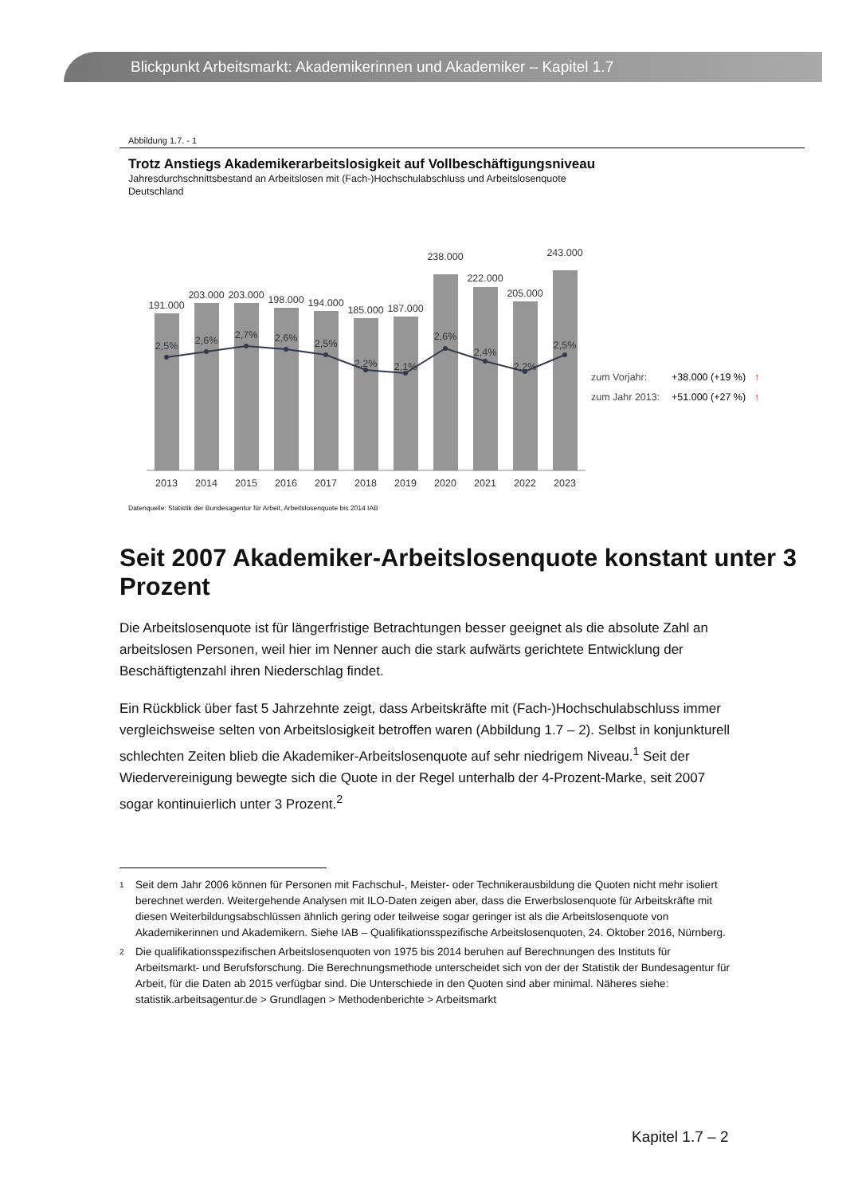Blickpunkt Arbeitsmarkt: Akademikerinnen und Akademiker – Kapitel 1.7
Abbildung 1.7. - 1
Trotz Anstiegs Akademikerarbeitslosigkeit auf Vollbeschäftigungsniveau
Jahresdurchschnittsbestand an Arbeitslosen mit (Fach-)Hochschulabschluss und Arbeitslosenquote
Deutschland
191.000
203.000
203.000
198.000
194.000
185.000
187.000
238.000
222.000
205.000
243.000
2,5%
2,6%
2,7%
2,6%
2,5%
2,2%
2,1%
2,6%
2,4%
2,2%
2,5%
2013
2014
2015
2016
2017
2018
2019
2020
2021
2022
2023
zum Vorjahr:
+38.000 (+19 %)
↑
zum Jahr 2013:
+51.000 (+27 %)
↑
Datenquelle: Statistik der Bundesagentur für Arbeit, Arbeitslosenquote bis 2014 IAB
Seit 2007 Akademiker-Arbeitslosenquote konstant unter 3 Prozent
Die Arbeitslosenquote ist für längerfristige Betrachtungen besser geeignet als die absolute Zahl an arbeitslosen Personen, weil hier im Nenner auch die stark aufwärts gerichtete Entwicklung der Beschäftigtenzahl ihren Niederschlag findet.
Ein Rückblick über fast 5 Jahrzehnte zeigt, dass Arbeitskräfte mit (Fach-)Hochschulabschluss immer vergleichsweise selten von Arbeitslosigkeit betroffen waren (Abbildung 1.7 – 2). Selbst in konjunkturell schlechten Zeiten blieb die Akademiker-Arbeitslosenquote auf sehr niedrigem Niveau.<sup>1</sup> Seit der Wiedervereinigung bewegte sich die Quote in der Regel unterhalb der 4-Prozent-Marke, seit 2007 sogar kontinuierlich unter 3 Prozent.<sup>2</sup>
<sup>1</sup> Seit dem Jahr 2006 können für Personen mit Fachschul-, Meister- oder Technikerausbildung die Quoten nicht mehr isoliert berechnet werden. Weitergehende Analysen mit ILO-Daten zeigen aber, dass die Erwerbslosenquote für Arbeitskräfte mit diesen Weiterbildungsabschlüssen ähnlich gering oder teilweise sogar geringer ist als die Arbeitslosenquote von Akademikerinnen und Akademikern. Siehe IAB – Qualifikationsspezifische Arbeitslosenquoten, 24. Oktober 2016, Nürnberg.
<sup>2</sup> Die qualifikationsspezifischen Arbeitslosenquoten von 1975 bis 2014 beruhen auf Berechnungen des Instituts für Arbeitsmarkt- und Berufsforschung. Die Berechnungsmethode unterscheidet sich von der der Statistik der Bundesagentur für Arbeit, für die Daten ab 2015 verfügbar sind. Die Unterschiede in den Quoten sind aber minimal. Näheres siehe: statistik.arbeitsagentur.de > Grundlagen > Methodenberichte > Arbeitsmarkt
Kapitel 1.7 – 2